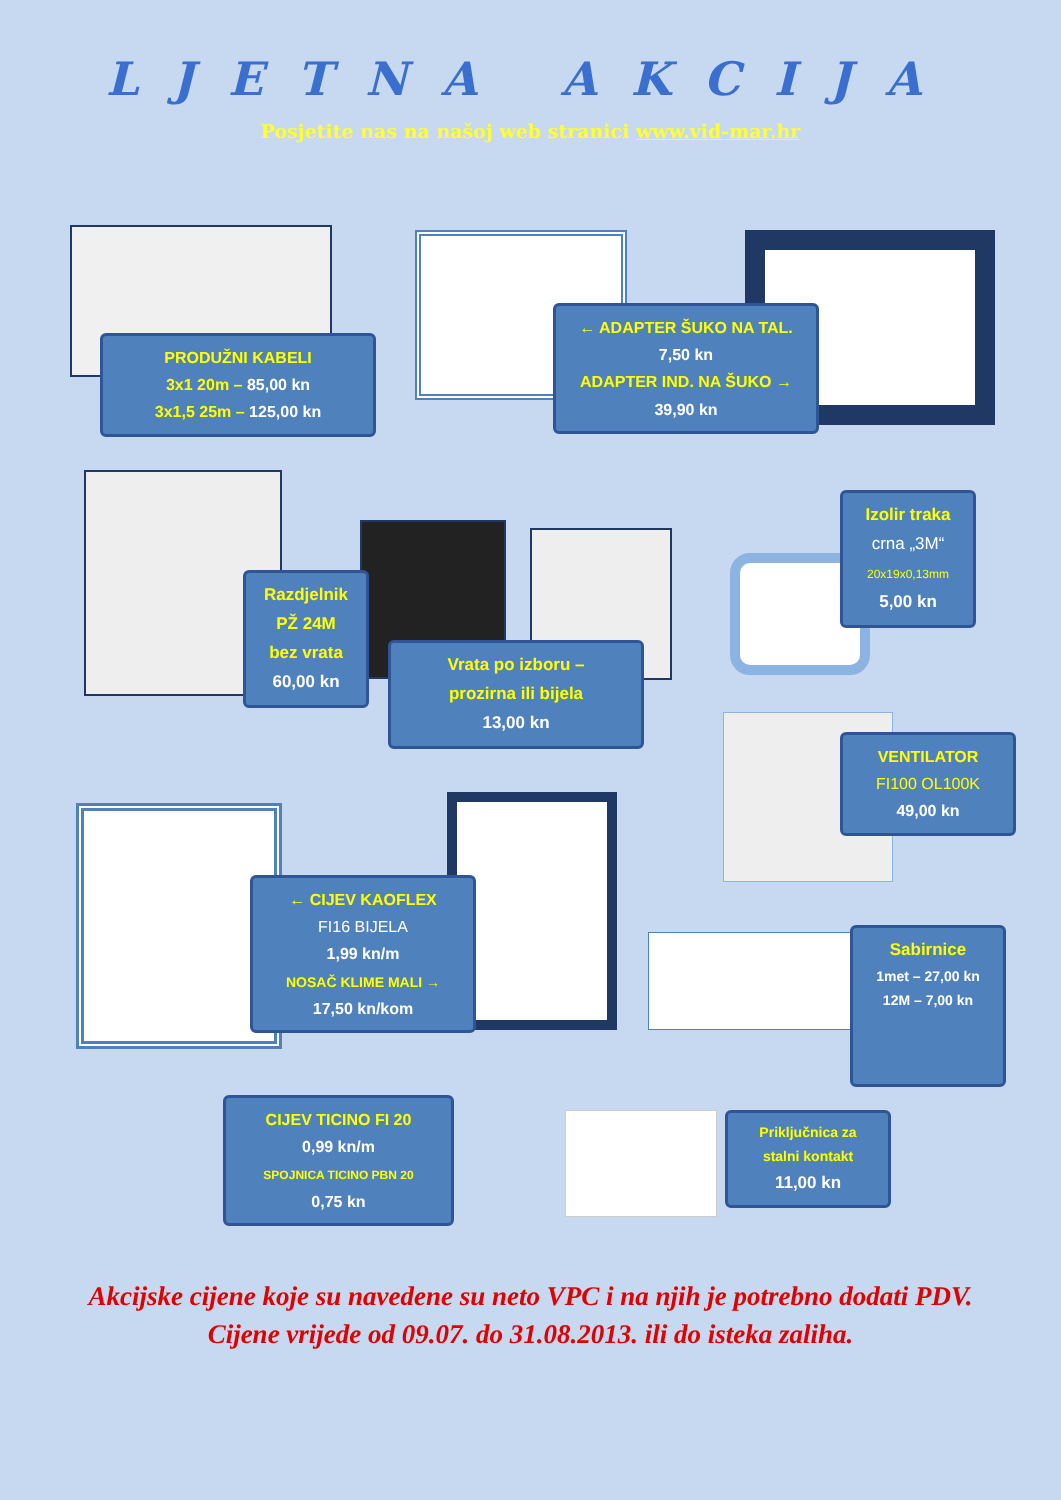LJETNA AKCIJA
Posjetite nas na našoj web stranici www.vid-mar.hr
PRODUŽNI KABELI
3x1 20m – 85,00 kn
3x1,5 25m – 125,00 kn
← ADAPTER ŠUKO NA TAL.
7,50 kn
ADAPTER IND. NA ŠUKO →
39,90 kn
Razdjelnik
PŽ 24M
bez vrata
60,00 kn
Vrata po izboru –
prozirna ili bijela
13,00 kn
Izolir traka
crna „3M“
20x19x0,13mm
5,00 kn
VENTILATOR
FI100 OL100K
49,00 kn
← CIJEV KAOFLEX
FI16 BIJELA
1,99 kn/m
NOSAČ KLIME MALI →
17,50 kn/kom
Sabirnice
1met – 27,00 kn
12M – 7,00 kn
CIJEV TICINO FI 20
0,99 kn/m
SPOJNICA TICINO PBN 20
0,75 kn
Priključnica za
stalni kontakt
11,00 kn
Akcijske cijene koje su navedene su neto VPC i na njih je potrebno dodati PDV.
Cijene vrijede od 09.07. do 31.08.2013. ili do isteka zaliha.